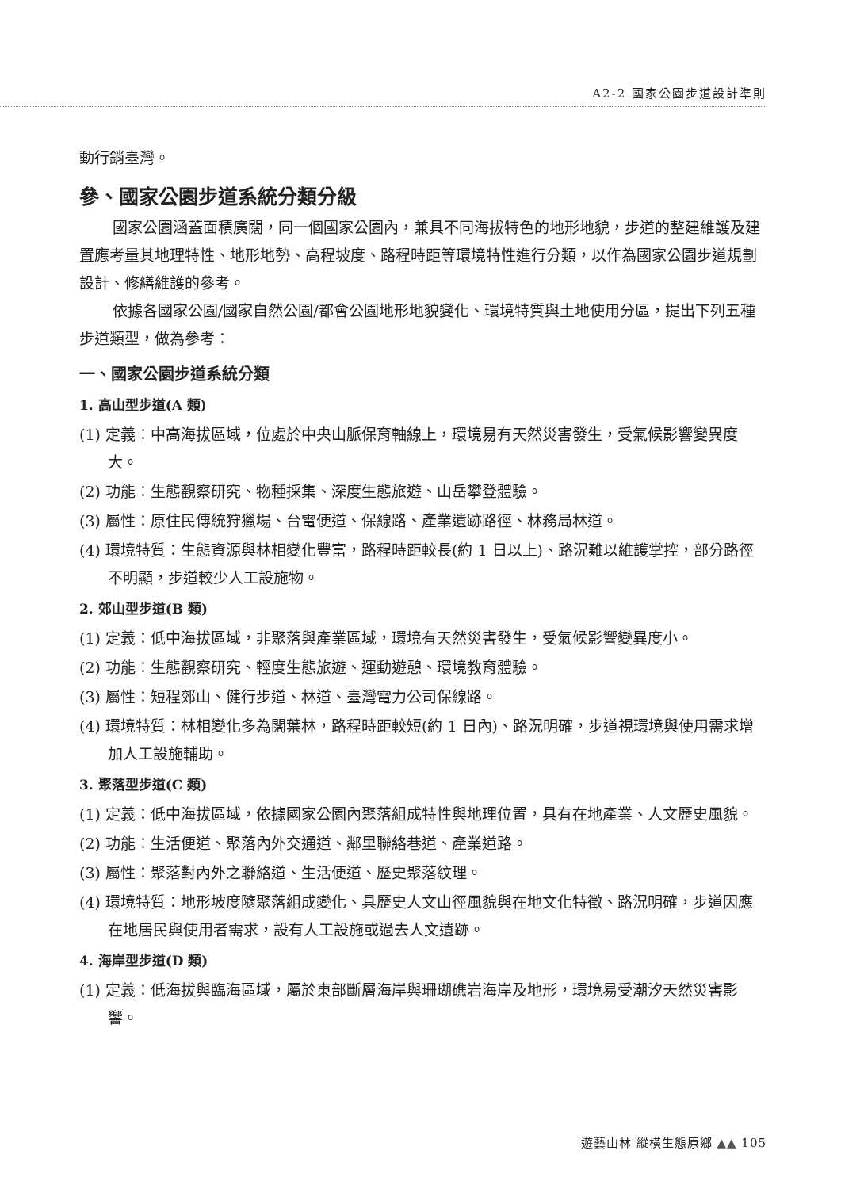A2-2 國家公園步道設計準則
動行銷臺灣。
參、國家公園步道系統分類分級
國家公園涵蓋面積廣闊，同一個國家公園內，兼具不同海拔特色的地形地貌，步道的整建維護及建置應考量其地理特性、地形地勢、高程坡度、路程時距等環境特性進行分類，以作為國家公園步道規劃設計、修繕維護的參考。
依據各國家公園/國家自然公園/都會公園地形地貌變化、環境特質與土地使用分區，提出下列五種步道類型，做為參考：
一、國家公園步道系統分類
1. 高山型步道(A 類)
(1) 定義：中高海拔區域，位處於中央山脈保育軸線上，環境易有天然災害發生，受氣候影響變異度大。
(2) 功能：生態觀察研究、物種採集、深度生態旅遊、山岳攀登體驗。
(3) 屬性：原住民傳統狩獵場、台電便道、保線路、產業遺跡路徑、林務局林道。
(4) 環境特質：生態資源與林相變化豐富，路程時距較長(約 1 日以上)、路況難以維護掌控，部分路徑不明顯，步道較少人工設施物。
2. 郊山型步道(B 類)
(1) 定義：低中海拔區域，非聚落與產業區域，環境有天然災害發生，受氣候影響變異度小。
(2) 功能：生態觀察研究、輕度生態旅遊、運動遊憩、環境教育體驗。
(3) 屬性：短程郊山、健行步道、林道、臺灣電力公司保線路。
(4) 環境特質：林相變化多為闊葉林，路程時距較短(約 1 日內)、路況明確，步道視環境與使用需求增加人工設施輔助。
3. 聚落型步道(C 類)
(1) 定義：低中海拔區域，依據國家公園內聚落組成特性與地理位置，具有在地產業、人文歷史風貌。
(2) 功能：生活便道、聚落內外交通道、鄰里聯絡巷道、產業道路。
(3) 屬性：聚落對內外之聯絡道、生活便道、歷史聚落紋理。
(4) 環境特質：地形坡度隨聚落組成變化、具歷史人文山徑風貌與在地文化特徵、路況明確，步道因應在地居民與使用者需求，設有人工設施或過去人文遺跡。
4. 海岸型步道(D 類)
(1) 定義：低海拔與臨海區域，屬於東部斷層海岸與珊瑚礁岩海岸及地形，環境易受潮汐天然災害影響。
遊藝山林 縱橫生態原鄉 ▲▲ 105